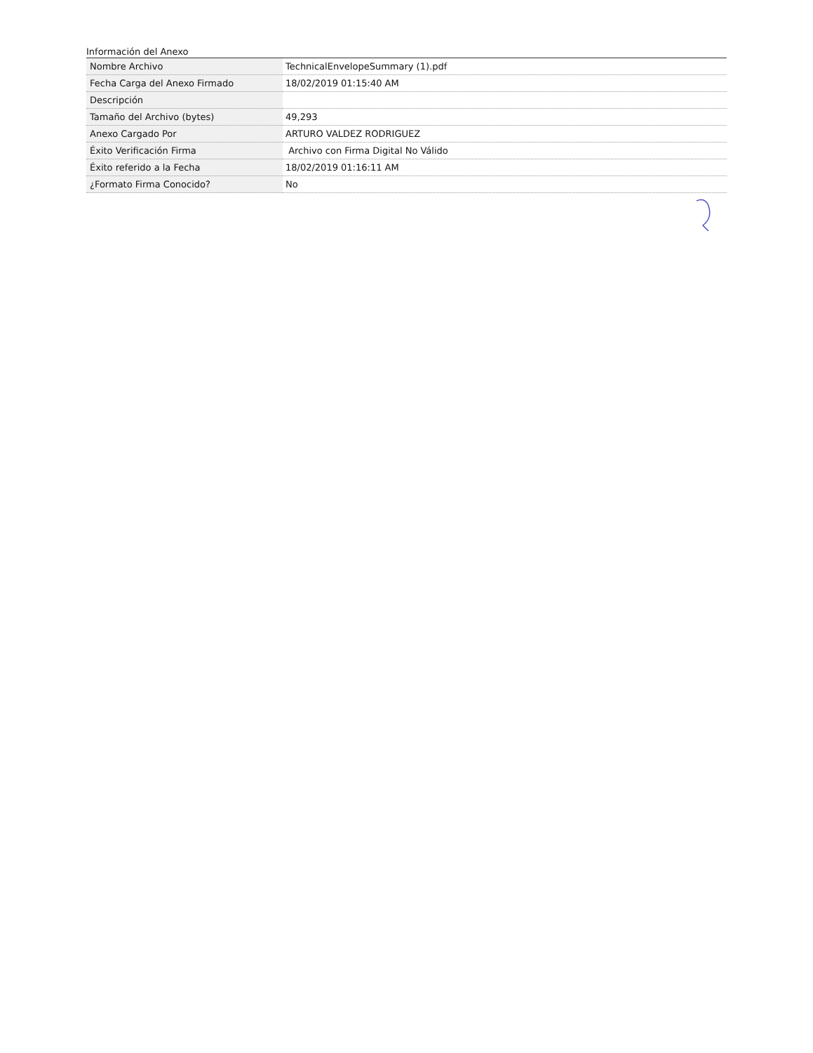Información del Anexo
| Nombre Archivo | TechnicalEnvelopeSummary (1).pdf |
| Fecha Carga del Anexo Firmado | 18/02/2019 01:15:40 AM |
| Descripción | |
| Tamaño del Archivo (bytes) | 49,293 |
| Anexo Cargado Por | ARTURO VALDEZ RODRIGUEZ |
| Éxito Verificación Firma | Archivo con Firma Digital No Válido |
| Éxito referido a la Fecha | 18/02/2019 01:16:11 AM |
| ¿Formato Firma Conocido? | No |